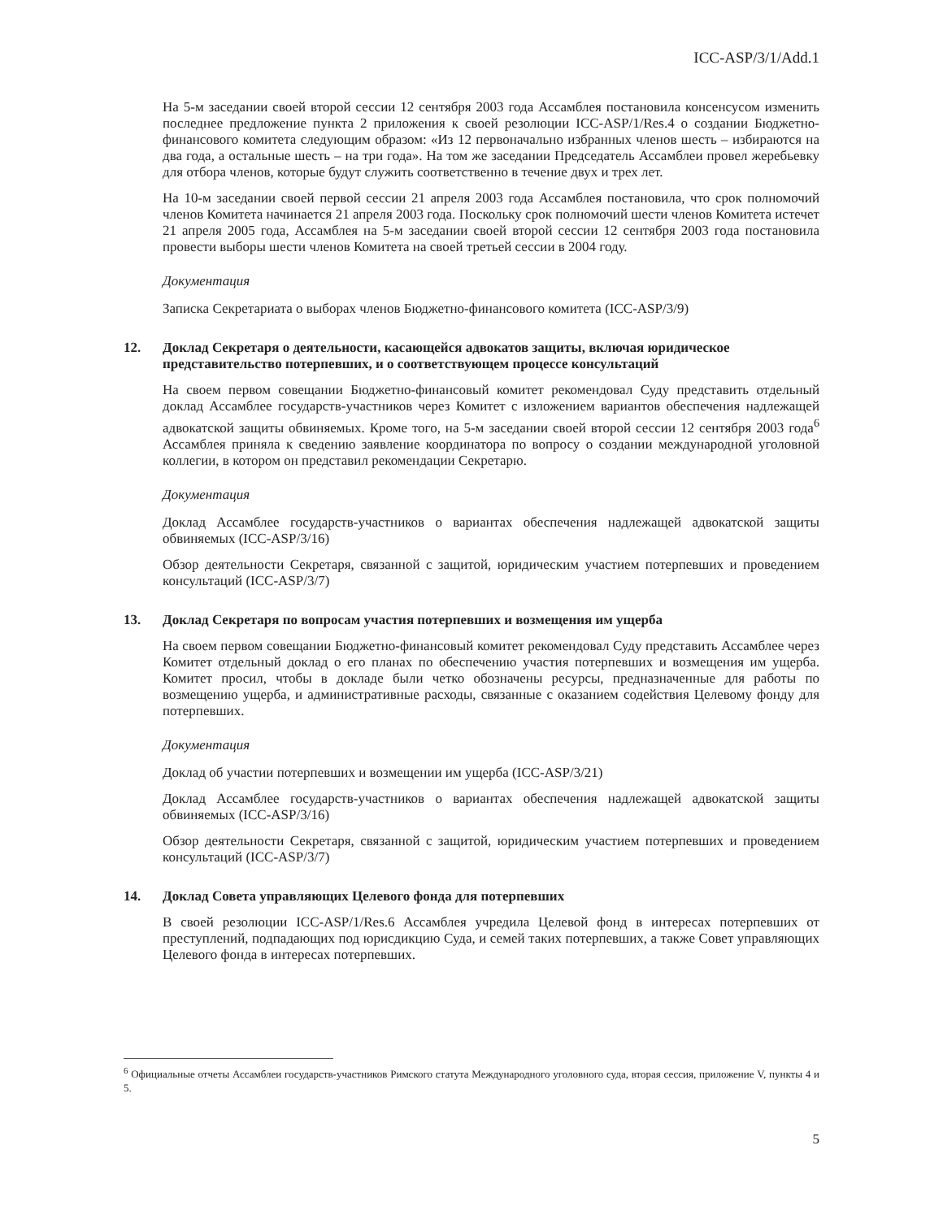ICC-ASP/3/1/Add.1
На 5-м заседании своей второй сессии 12 сентября 2003 года Ассамблея постановила консенсусом изменить последнее предложение пункта 2 приложения к своей резолюции ICC-ASP/1/Res.4 о создании Бюджетно-финансового комитета следующим образом: «Из 12 первоначально избранных членов шесть – избираются на два года, а остальные шесть – на три года». На том же заседании Председатель Ассамблеи провел жеребьевку для отбора членов, которые будут служить соответственно в течение двух и трех лет.
На 10-м заседании своей первой сессии 21 апреля 2003 года Ассамблея постановила, что срок полномочий членов Комитета начинается 21 апреля 2003 года. Поскольку срок полномочий шести членов Комитета истечет 21 апреля 2005 года, Ассамблея на 5-м заседании своей второй сессии 12 сентября 2003 года постановила провести выборы шести членов Комитета на своей третьей сессии в 2004 году.
Документация
Записка Секретариата о выборах членов Бюджетно-финансового комитета (ICC-ASP/3/9)
12. Доклад Секретаря о деятельности, касающейся адвокатов защиты, включая юридическое представительство потерпевших, и о соответствующем процессе консультаций
На своем первом совещании Бюджетно-финансовый комитет рекомендовал Суду представить отдельный доклад Ассамблее государств-участников через Комитет с изложением вариантов обеспечения надлежащей адвокатской защиты обвиняемых. Кроме того, на 5-м заседании своей второй сессии 12 сентября 2003 года<sup>6</sup> Ассамблея приняла к сведению заявление координатора по вопросу о создании международной уголовной коллегии, в котором он представил рекомендации Секретарю.
Документация
Доклад Ассамблее государств-участников о вариантах обеспечения надлежащей адвокатской защиты обвиняемых (ICC-ASP/3/16)
Обзор деятельности Секретаря, связанной с защитой, юридическим участием потерпевших и проведением консультаций (ICC-ASP/3/7)
13. Доклад Секретаря по вопросам участия потерпевших и возмещения им ущерба
На своем первом совещании Бюджетно-финансовый комитет рекомендовал Суду представить Ассамблее через Комитет отдельный доклад о его планах по обеспечению участия потерпевших и возмещения им ущерба. Комитет просил, чтобы в докладе были четко обозначены ресурсы, предназначенные для работы по возмещению ущерба, и административные расходы, связанные с оказанием содействия Целевому фонду для потерпевших.
Документация
Доклад об участии потерпевших и возмещении им ущерба (ICC-ASP/3/21)
Доклад Ассамблее государств-участников о вариантах обеспечения надлежащей адвокатской защиты обвиняемых (ICC-ASP/3/16)
Обзор деятельности Секретаря, связанной с защитой, юридическим участием потерпевших и проведением консультаций (ICC-ASP/3/7)
14. Доклад Совета управляющих Целевого фонда для потерпевших
В своей резолюции ICC-ASP/1/Res.6 Ассамблея учредила Целевой фонд в интересах потерпевших от преступлений, подпадающих под юрисдикцию Суда, и семей таких потерпевших, а также Совет управляющих Целевого фонда в интересах потерпевших.
<sup>6</sup> Официальные отчеты Ассамблеи государств-участников Римского статута Международного уголовного суда, вторая сессия, приложение V, пункты 4 и 5.
5